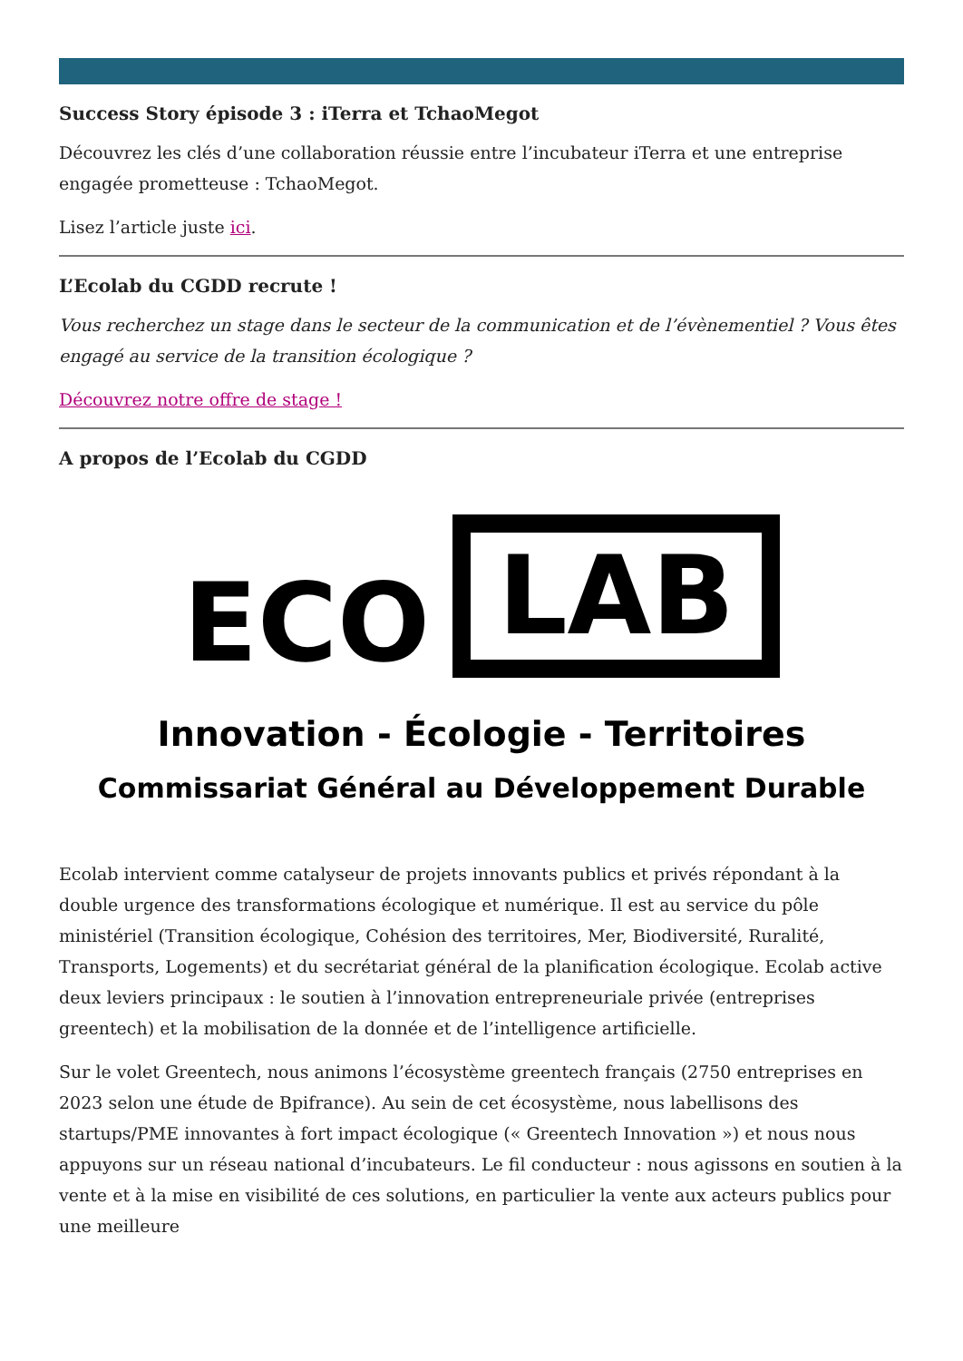Success Story épisode 3 : iTerra et TchaoMegot
Découvrez les clés d’une collaboration réussie entre l’incubateur iTerra et une entreprise engagée prometteuse : TchaoMegot.
Lisez l’article juste ici.
L’Ecolab du CGDD recrute !
Vous recherchez un stage dans le secteur de la communication et de l’évènementiel ? Vous êtes engagé au service de la transition écologique ?
Découvrez notre offre de stage !
A propos de l’Ecolab du CGDD
ECO LAB
Innovation - Écologie - Territoires
Commissariat Général au Développement Durable
Ecolab intervient comme catalyseur de projets innovants publics et privés répondant à la double urgence des transformations écologique et numérique. Il est au service du pôle ministériel (Transition écologique, Cohésion des territoires, Mer, Biodiversité, Ruralité, Transports, Logements) et du secrétariat général de la planification écologique. Ecolab active deux leviers principaux : le soutien à l’innovation entrepreneuriale privée (entreprises greentech) et la mobilisation de la donnée et de l’intelligence artificielle.
Sur le volet Greentech, nous animons l’écosystème greentech français (2750 entreprises en 2023 selon une étude de Bpifrance). Au sein de cet écosystème, nous labellisons des startups/PME innovantes à fort impact écologique (« Greentech Innovation ») et nous nous appuyons sur un réseau national d’incubateurs. Le fil conducteur : nous agissons en soutien à la vente et à la mise en visibilité de ces solutions, en particulier la vente aux acteurs publics pour une meilleure